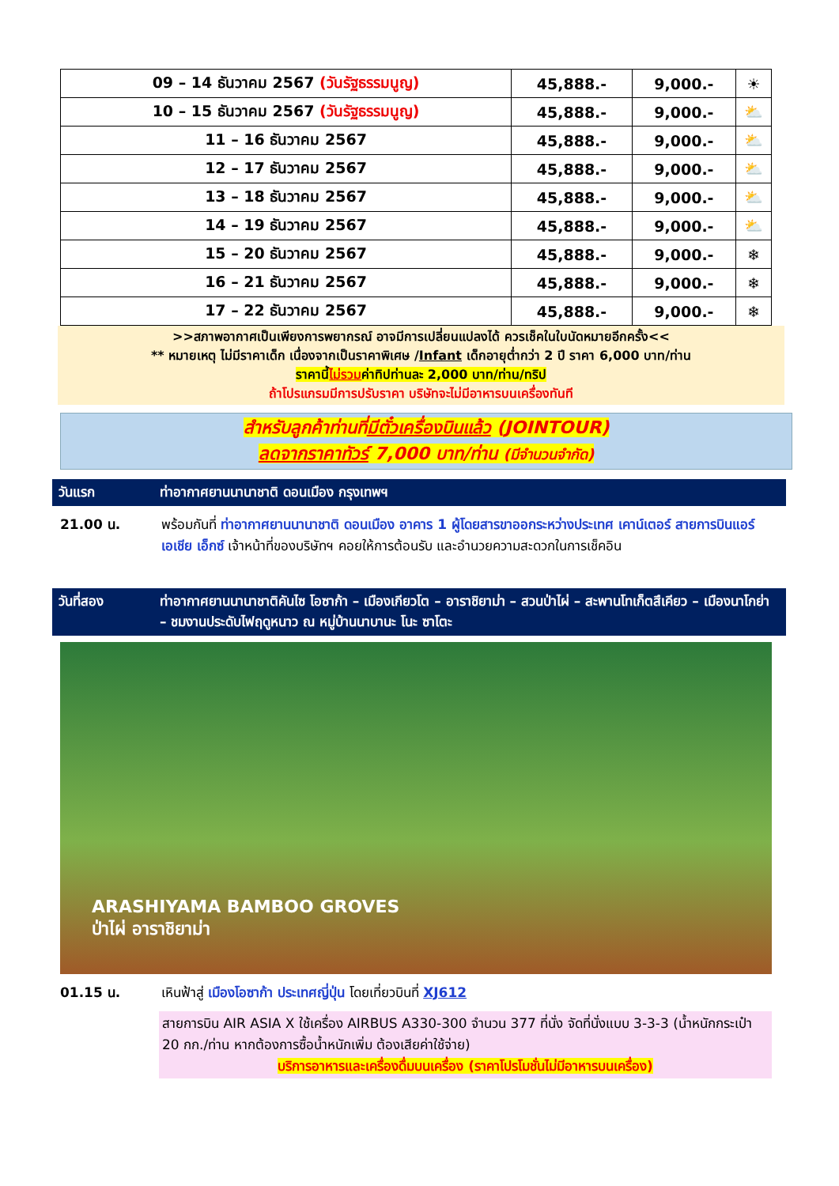| 09 – 14 ธันวาคม 2567 (วันรัฐธรรมนูญ) | 45,888.- | 9,000.- | ☀ |
| 10 – 15 ธันวาคม 2567 (วันรัฐธรรมนูญ) | 45,888.- | 9,000.- | ⛅ |
| 11 – 16 ธันวาคม 2567 | 45,888.- | 9,000.- | ⛅ |
| 12 – 17 ธันวาคม 2567 | 45,888.- | 9,000.- | ⛅ |
| 13 – 18 ธันวาคม 2567 | 45,888.- | 9,000.- | ⛅ |
| 14 – 19 ธันวาคม 2567 | 45,888.- | 9,000.- | ⛅ |
| 15 – 20 ธันวาคม 2567 | 45,888.- | 9,000.- | ❄ |
| 16 – 21 ธันวาคม 2567 | 45,888.- | 9,000.- | ❄ |
| 17 – 22 ธันวาคม 2567 | 45,888.- | 9,000.- | ❄ |
>>สภาพอากาศเป็นเพียงการพยากรณ์ อาจมีการเปลี่ยนแปลงได้ ควรเช็คในใบนัดหมายอีกครั้ง<<
** หมายเหตุ ไม่มีราคาเด็ก เนื่องจากเป็นราคาพิเศษ /Infant เด็กอายุต่ำกว่า 2 ปี ราคา 6,000 บาท/ท่าน
ราคานี้ไม่รวมค่าทิปท่านละ 2,000 บาท/ท่าน/ทริป
ถ้าโปรแกรมมีการปรับราคา บริษัทจะไม่มีอาหารบนเครื่องทันที
สำหรับลูกค้าท่านที่มีตั๋วเครื่องบินแล้ว (JOINTOUR)
ลดจากราคาทัวร์ 7,000 บาท/ท่าน (มีจำนวนจำกัด)
วันแรก ท่าอากาศยานนานาชาติ ดอนเมือง กรุงเทพฯ
21.00 น. พร้อมกันที่ ท่าอากาศยานนานาชาติ ดอนเมือง อาคาร 1 ผู้โดยสารขาออกระหว่างประเทศ เคาน์เตอร์ สายการบินแอร์เอเชีย เอ็กซ์ เจ้าหน้าที่ของบริษัทฯ คอยให้การต้อนรับ และอำนวยความสะดวกในการเช็คอิน
วันที่สอง ท่าอากาศยานนานาชาติคันไซ โอซาก้า – เมืองเกียวโต – อาราชิยาม่า – สวนป่าไผ่ – สะพานโทเก็ตสึเคียว – เมืองนาโกย่า – ชมงานประดับไฟฤดูหนาว ณ หมู่บ้านนาบานะ โนะ ซาโตะ
ARASHIYAMA BAMBOO GROVES
ป่าไผ่ อาราชิยาม่า
01.15 น. เหินฟ้าสู่ เมืองโอซาก้า ประเทศญี่ปุ่น โดยเที่ยวบินที่ XJ612
สายการบิน AIR ASIA X ใช้เครื่อง AIRBUS A330-300 จำนวน 377 ที่นั่ง จัดที่นั่งแบบ 3-3-3 (น้ำหนักกระเป๋า 20 กก./ท่าน หากต้องการซื้อน้ำหนักเพิ่ม ต้องเสียค่าใช้จ่าย)
บริการอาหารและเครื่องดื่มบนเครื่อง (ราคาโปรโมชั่นไม่มีอาหารบนเครื่อง)